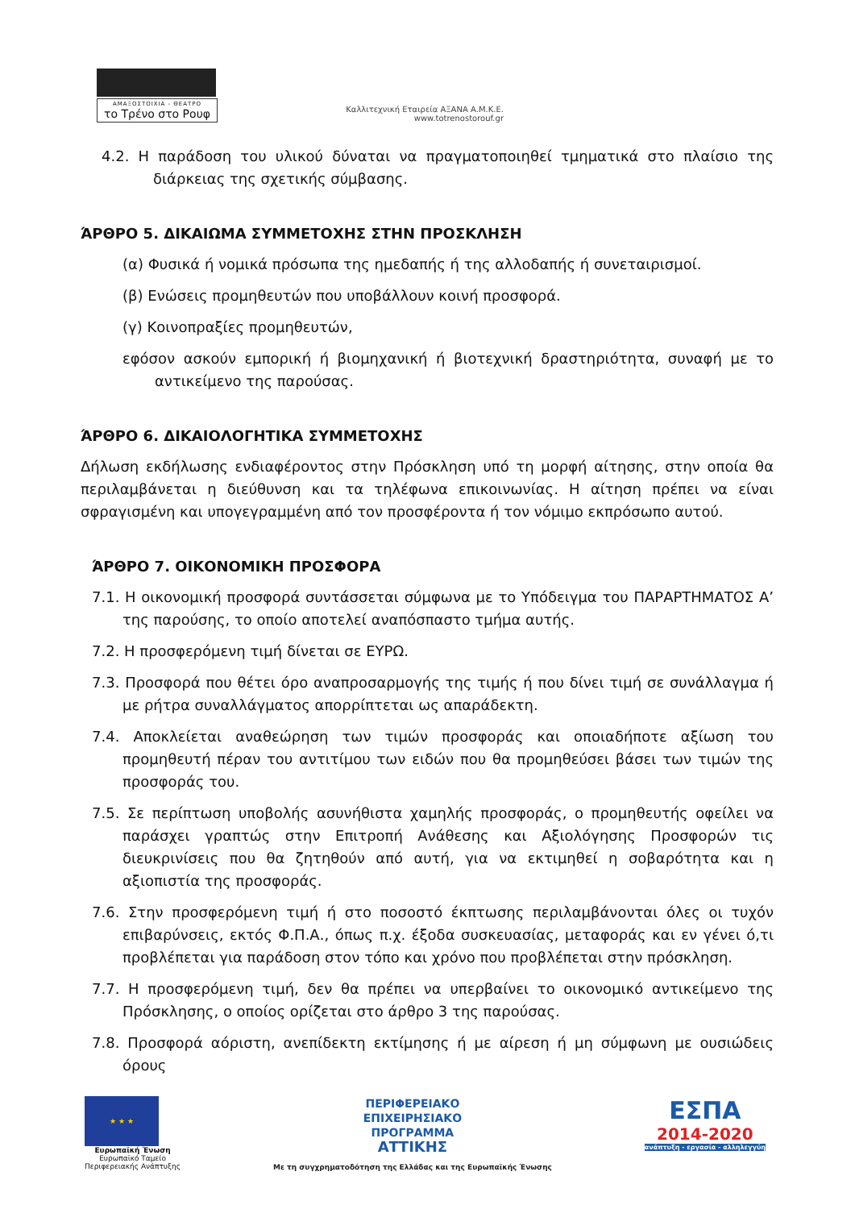ΑΜΑΞΟΣΤΟΙΧΙΑ - ΘΕΑΤΡΟ
το Τρένο στο Ρουφ
Καλλιτεχνική Εταιρεία ΑΞΑΝΑ Α.Μ.Κ.Ε.
www.totrenostorouf.gr
4.2. Η παράδοση του υλικού δύναται να πραγματοποιηθεί τμηματικά στο πλαίσιο της διάρκειας της σχετικής σύμβασης.
ΆΡΘΡΟ 5. ΔΙΚΑΙΩΜΑ ΣΥΜΜΕΤΟΧΗΣ ΣΤΗΝ ΠΡΟΣΚΛΗΣΗ
(α) Φυσικά ή νομικά πρόσωπα της ημεδαπής ή της αλλοδαπής ή συνεταιρισμοί.
(β) Ενώσεις προμηθευτών που υποβάλλουν κοινή προσφορά.
(γ) Κοινοπραξίες προμηθευτών,
εφόσον ασκούν εμπορική ή βιομηχανική ή βιοτεχνική δραστηριότητα, συναφή με το αντικείμενο της παρούσας.
ΆΡΘΡΟ 6. ΔΙΚΑΙΟΛΟΓΗΤΙΚΑ ΣΥΜΜΕΤΟΧΗΣ
Δήλωση εκδήλωσης ενδιαφέροντος στην Πρόσκληση υπό τη μορφή αίτησης, στην οποία θα περιλαμβάνεται η διεύθυνση και τα τηλέφωνα επικοινωνίας. Η αίτηση πρέπει να είναι σφραγισμένη και υπογεγραμμένη από τον προσφέροντα ή τον νόμιμο εκπρόσωπο αυτού.
ΆΡΘΡΟ 7. ΟΙΚΟΝΟΜΙΚΗ ΠΡΟΣΦΟΡΑ
7.1. Η οικονομική προσφορά συντάσσεται σύμφωνα με το Υπόδειγμα του ΠΑΡΑΡΤΗΜΑΤΟΣ Α’ της παρούσης, το οποίο αποτελεί αναπόσπαστο τμήμα αυτής.
7.2. Η προσφερόμενη τιμή δίνεται σε ΕΥΡΩ.
7.3. Προσφορά που θέτει όρο αναπροσαρμογής της τιμής ή που δίνει τιμή σε συνάλλαγμα ή με ρήτρα συναλλάγματος απορρίπτεται ως απαράδεκτη.
7.4. Αποκλείεται αναθεώρηση των τιμών προσφοράς και οποιαδήποτε αξίωση του προμηθευτή πέραν του αντιτίμου των ειδών που θα προμηθεύσει βάσει των τιμών της προσφοράς του.
7.5. Σε περίπτωση υποβολής ασυνήθιστα χαμηλής προσφοράς, ο προμηθευτής οφείλει να παράσχει γραπτώς στην Επιτροπή Ανάθεσης και Αξιολόγησης Προσφορών τις διευκρινίσεις που θα ζητηθούν από αυτή, για να εκτιμηθεί η σοβαρότητα και η αξιοπιστία της προσφοράς.
7.6. Στην προσφερόμενη τιμή ή στο ποσοστό έκπτωσης περιλαμβάνονται όλες οι τυχόν επιβαρύνσεις, εκτός Φ.Π.Α., όπως π.χ. έξοδα συσκευασίας, μεταφοράς και εν γένει ό,τι προβλέπεται για παράδοση στον τόπο και χρόνο που προβλέπεται στην πρόσκληση.
7.7. Η προσφερόμενη τιμή, δεν θα πρέπει να υπερβαίνει το οικονομικό αντικείμενο της Πρόσκλησης, ο οποίος ορίζεται στο άρθρο 3 της παρούσας.
7.8. Προσφορά αόριστη, ανεπίδεκτη εκτίμησης ή με αίρεση ή μη σύμφωνη με ουσιώδεις όρους
★ ★ ★
Ευρωπαϊκή Ένωση
Ευρωπαϊκό Ταμείο
Περιφερειακής Ανάπτυξης
ΠΕΡΙΦΕΡΕΙΑΚΟ
ΕΠΙΧΕΙΡΗΣΙΑΚΟ
ΠΡΟΓΡΑΜΜΑ
ΑΤΤΙΚΗΣ
Με τη συγχρηματοδότηση της Ελλάδας και της Ευρωπαϊκής Ένωσης
ΕΣΠΑ
2014-2020
ανάπτυξη - εργασία - αλληλεγγύη